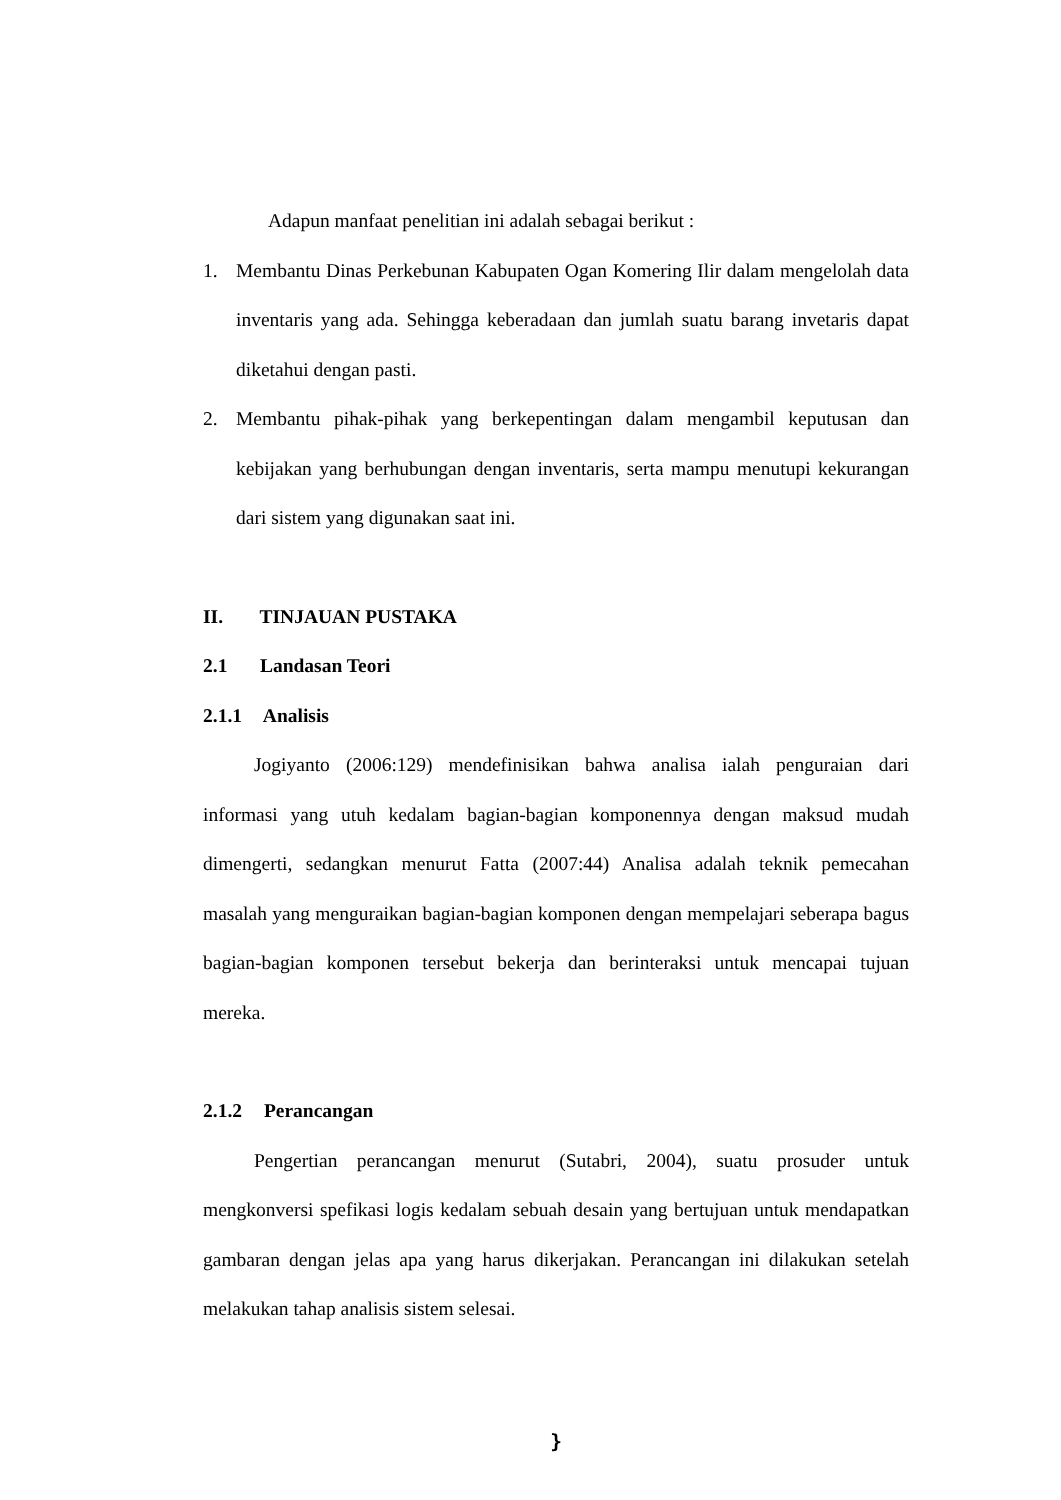Adapun manfaat penelitian ini adalah sebagai berikut :
1. Membantu Dinas Perkebunan Kabupaten Ogan Komering Ilir dalam mengelolah data inventaris yang ada. Sehingga keberadaan dan jumlah suatu barang invetaris dapat diketahui dengan pasti.
2. Membantu pihak-pihak yang berkepentingan dalam mengambil keputusan dan kebijakan yang berhubungan dengan inventaris, serta mampu menutupi kekurangan dari sistem yang digunakan saat ini.
II. TINJAUAN PUSTAKA
2.1 Landasan Teori
2.1.1 Analisis
Jogiyanto (2006:129) mendefinisikan bahwa analisa ialah penguraian dari informasi yang utuh kedalam bagian-bagian komponennya dengan maksud mudah dimengerti, sedangkan menurut Fatta (2007:44) Analisa adalah teknik pemecahan masalah yang menguraikan bagian-bagian komponen dengan mempelajari seberapa bagus bagian-bagian komponen tersebut bekerja dan berinteraksi untuk mencapai tujuan mereka.
2.1.2 Perancangan
Pengertian perancangan menurut (Sutabri, 2004), suatu prosuder untuk mengkonversi spefikasi logis kedalam sebuah desain yang bertujuan untuk mendapatkan gambaran dengan jelas apa yang harus dikerjakan. Perancangan ini dilakukan setelah melakukan tahap analisis sistem selesai.
}